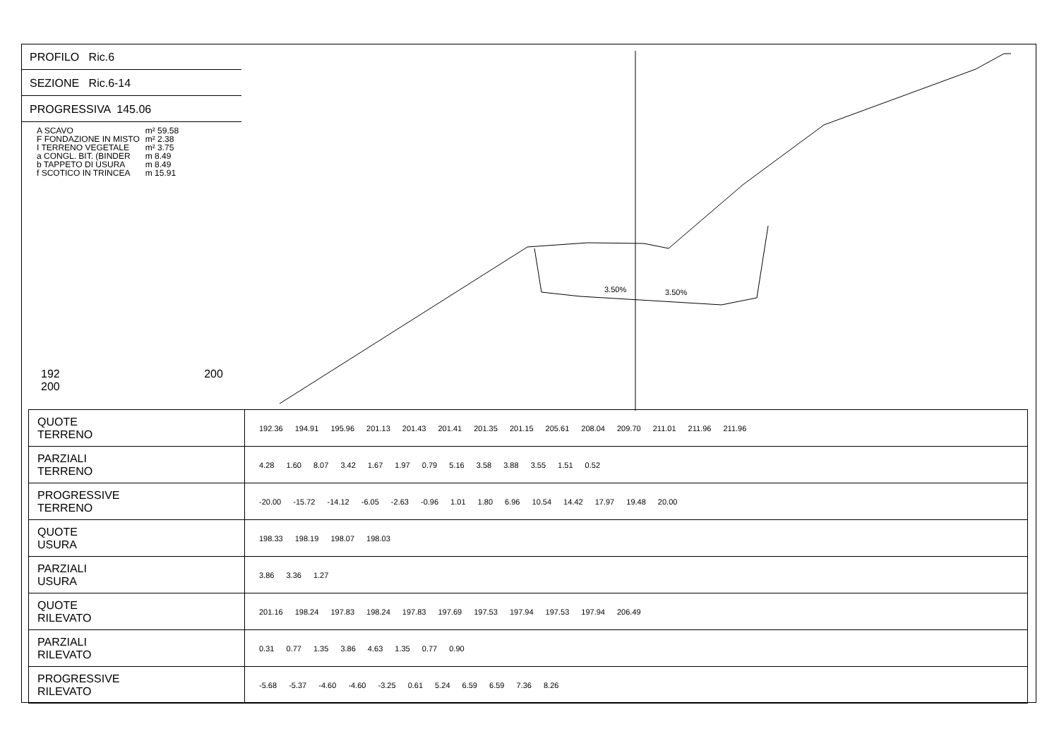PROFILO Ric.6
SEZIONE Ric.6-14
PROGRESSIVA 145.06
| A SCAVO | m² 59.58 |
| F FONDAZIONE IN MISTO | m² 2.38 |
| I TERRENO VEGETALE | m² 3.75 |
| a CONGL. BIT. (BINDER | m 8.49 |
| b TAPPETO DI USURA | m 8.49 |
| f SCOTICO IN TRINCEA | m 15.91 |
192 200 200
3.50%
3.50%
| QUOTE TERRENO | 192.36 194.91 195.96 201.13 201.43 201.41 201.35 201.15 205.61 208.04 209.70 211.01 211.96 211.96 |
| PARZIALI TERRENO | 4.28 1.60 8.07 3.42 1.67 1.97 0.79 5.16 3.58 3.88 3.55 1.51 0.52 |
| PROGRESSIVE TERRENO | -20.00 -15.72 -14.12 -6.05 -2.63 -0.96 1.01 1.80 6.96 10.54 14.42 17.97 19.48 20.00 |
| QUOTE USURA | 198.33 198.19 198.07 198.03 |
| PARZIALI USURA | 3.86 3.36 1.27 |
| QUOTE RILEVATO | 201.16 198.24 197.83 198.24 197.83 197.69 197.53 197.94 197.53 197.94 206.49 |
| PARZIALI RILEVATO | 0.31 0.77 1.35 3.86 4.63 1.35 0.77 0.90 |
| PROGRESSIVE RILEVATO | -5.68 -5.37 -4.60 -4.60 -3.25 0.61 5.24 6.59 6.59 7.36 8.26 |